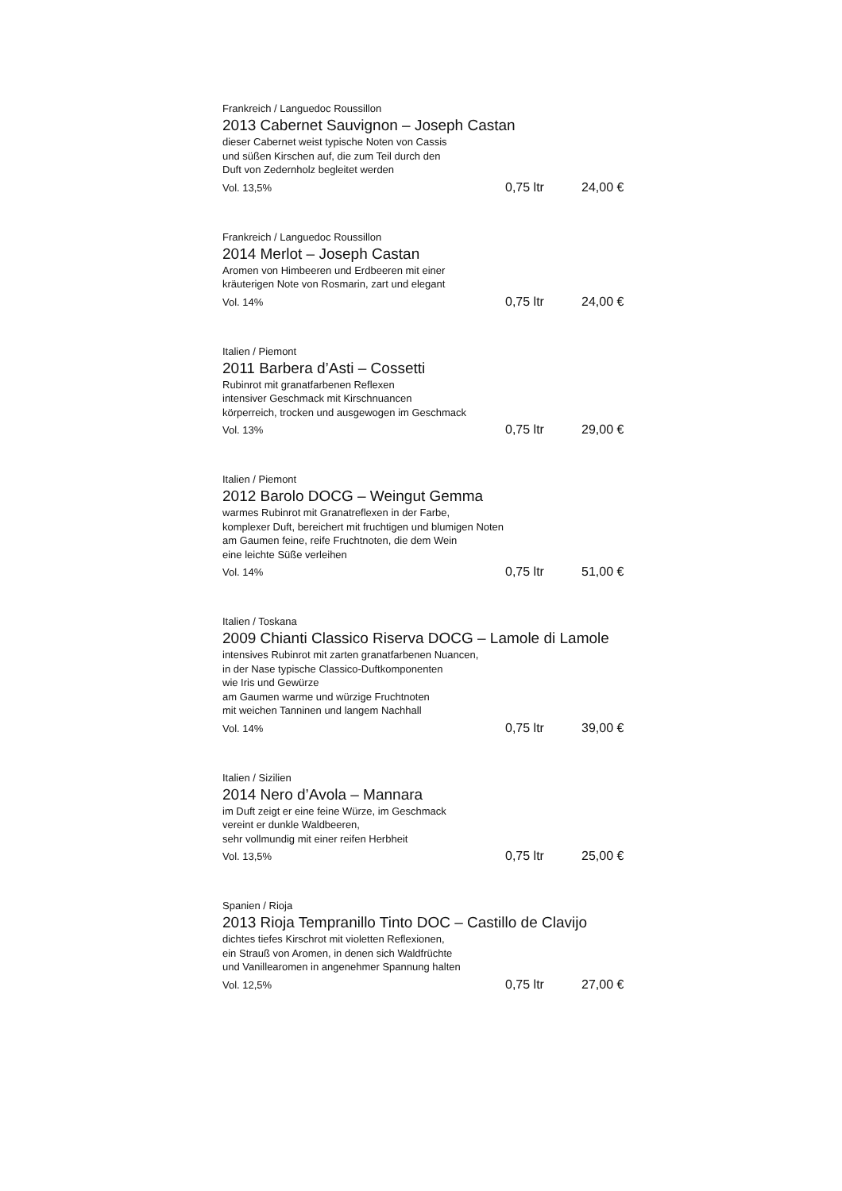Frankreich / Languedoc Roussillon
2013 Cabernet Sauvignon – Joseph Castan
dieser Cabernet weist typische Noten von Cassis
und süßen Kirschen auf, die zum Teil durch den
Duft von Zedernholz begleitet werden
Vol. 13,5% 0,75 ltr 24,00 €
Frankreich / Languedoc Roussillon
2014 Merlot – Joseph Castan
Aromen von Himbeeren und Erdbeeren mit einer
kräuterigen Note von Rosmarin, zart und elegant
Vol. 14% 0,75 ltr 24,00 €
Italien / Piemont
2011 Barbera d’Asti – Cossetti
Rubinrot mit granatfarbenen Reflexen
intensiver Geschmack mit Kirschnuancen
körperreich, trocken und ausgewogen im Geschmack
Vol. 13% 0,75 ltr 29,00 €
Italien / Piemont
2012 Barolo DOCG – Weingut Gemma
warmes Rubinrot mit Granatreflexen in der Farbe,
komplexer Duft, bereichert mit fruchtigen und blumigen Noten
am Gaumen feine, reife Fruchtnoten, die dem Wein
eine leichte Süße verleihen
Vol. 14% 0,75 ltr 51,00 €
Italien / Toskana
2009 Chianti Classico Riserva DOCG – Lamole di Lamole
intensives Rubinrot mit zarten granatfarbenen Nuancen,
in der Nase typische Classico-Duftkomponenten
wie Iris und Gewürze
am Gaumen warme und würzige Fruchtnoten
mit weichen Tanninen und langem Nachhall
Vol. 14% 0,75 ltr 39,00 €
Italien / Sizilien
2014 Nero d’Avola – Mannara
im Duft zeigt er eine feine Würze, im Geschmack
vereint er dunkle Waldbeeren,
sehr vollmundig mit einer reifen Herbheit
Vol. 13,5% 0,75 ltr 25,00 €
Spanien / Rioja
2013 Rioja Tempranillo Tinto DOC – Castillo de Clavijo
dichtes tiefes Kirschrot mit violetten Reflexionen,
ein Strauß von Aromen, in denen sich Waldfrüchte
und Vanillearomen in angenehmer Spannung halten
Vol. 12,5% 0,75 ltr 27,00 €